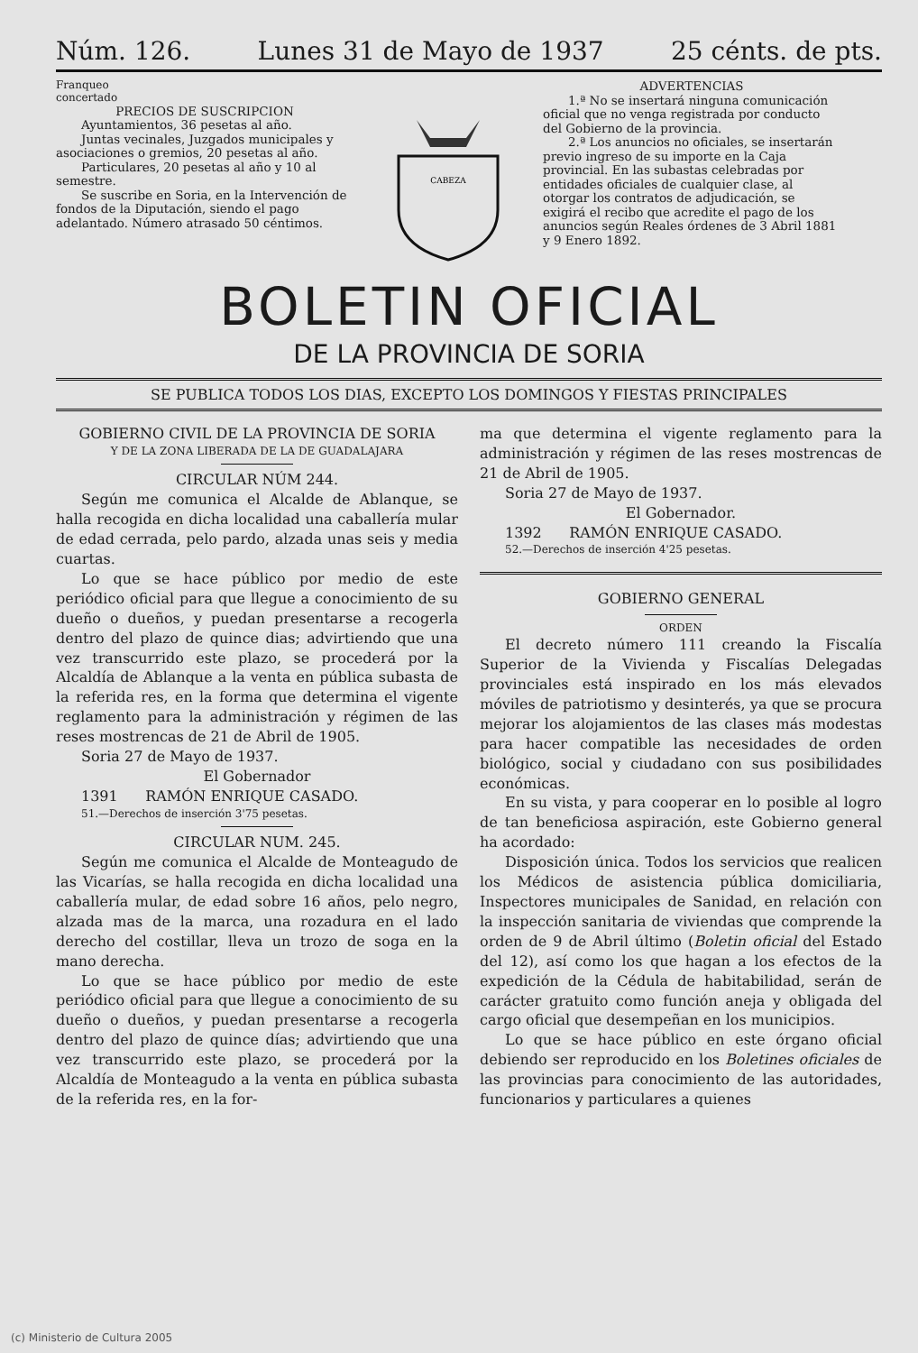Núm. 126. Lunes 31 de Mayo de 1937 25 cénts. de pts.
Franqueo
concertado
PRECIOS DE SUSCRIPCION
Ayuntamientos, 36 pesetas al año.
Juntas vecinales, Juzgados municipales y asociaciones o gremios, 20 pesetas al año.
Particulares, 20 pesetas al año y 10 al semestre.
Se suscribe en Soria, en la Intervención de fondos de la Diputación, siendo el pago adelantado. Número atrasado 50 céntimos.
CABEZA
ADVERTENCIAS
1.ª No se insertará ninguna comunicación oficial que no venga registrada por conducto del Gobierno de la provincia.
2.ª Los anuncios no oficiales, se insertarán previo ingreso de su importe en la Caja provincial. En las subastas celebradas por entidades oficiales de cualquier clase, al otorgar los contratos de adjudicación, se exigirá el recibo que acredite el pago de los anuncios según Reales órdenes de 3 Abril 1881 y 9 Enero 1892.
BOLETIN OFICIAL
DE LA PROVINCIA DE SORIA
SE PUBLICA TODOS LOS DIAS, EXCEPTO LOS DOMINGOS Y FIESTAS PRINCIPALES
GOBIERNO CIVIL DE LA PROVINCIA DE SORIA
Y DE LA ZONA LIBERADA DE LA DE GUADALAJARA
CIRCULAR NÚM 244.
Según me comunica el Alcalde de Ablanque, se halla recogida en dicha localidad una caballería mular de edad cerrada, pelo pardo, alzada unas seis y media cuartas.
Lo que se hace público por medio de este periódico oficial para que llegue a conocimiento de su dueño o dueños, y puedan presentarse a recogerla dentro del plazo de quince dias; advirtiendo que una vez transcurrido este plazo, se procederá por la Alcaldía de Ablanque a la venta en pública subasta de la referida res, en la forma que determina el vigente reglamento para la administración y régimen de las reses mostrencas de 21 de Abril de 1905.
Soria 27 de Mayo de 1937.
El Gobernador
1391 RAMÓN ENRIQUE CASADO.
51.—Derechos de inserción 3'75 pesetas.
CIRCULAR NUM. 245.
Según me comunica el Alcalde de Monteagudo de las Vicarías, se halla recogida en dicha localidad una caballería mular, de edad sobre 16 años, pelo negro, alzada mas de la marca, una rozadura en el lado derecho del costillar, lleva un trozo de soga en la mano derecha.
Lo que se hace público por medio de este periódico oficial para que llegue a conocimiento de su dueño o dueños, y puedan presentarse a recogerla dentro del plazo de quince días; advirtiendo que una vez transcurrido este plazo, se procederá por la Alcaldía de Monteagudo a la venta en pública subasta de la referida res, en la for-
ma que determina el vigente reglamento para la administración y régimen de las reses mostrencas de 21 de Abril de 1905.
Soria 27 de Mayo de 1937.
El Gobernador.
1392 RAMÓN ENRIQUE CASADO.
52.—Derechos de inserción 4'25 pesetas.
GOBIERNO GENERAL
ORDEN
El decreto número 111 creando la Fiscalía Superior de la Vivienda y Fiscalías Delegadas provinciales está inspirado en los más elevados móviles de patriotismo y desinterés, ya que se procura mejorar los alojamientos de las clases más modestas para hacer compatible las necesidades de orden biológico, social y ciudadano con sus posibilidades económicas.
En su vista, y para cooperar en lo posible al logro de tan beneficiosa aspiración, este Gobierno general ha acordado:
Disposición única. Todos los servicios que realicen los Médicos de asistencia pública domiciliaria, Inspectores municipales de Sanidad, en relación con la inspección sanitaria de viviendas que comprende la orden de 9 de Abril último (Boletin oficial del Estado del 12), así como los que hagan a los efectos de la expedición de la Cédula de habitabilidad, serán de carácter gratuito como función aneja y obligada del cargo oficial que desempeñan en los municipios.
Lo que se hace público en este órgano oficial debiendo ser reproducido en los Boletines oficiales de las provincias para conocimiento de las autoridades, funcionarios y particulares a quienes
(c) Ministerio de Cultura 2005